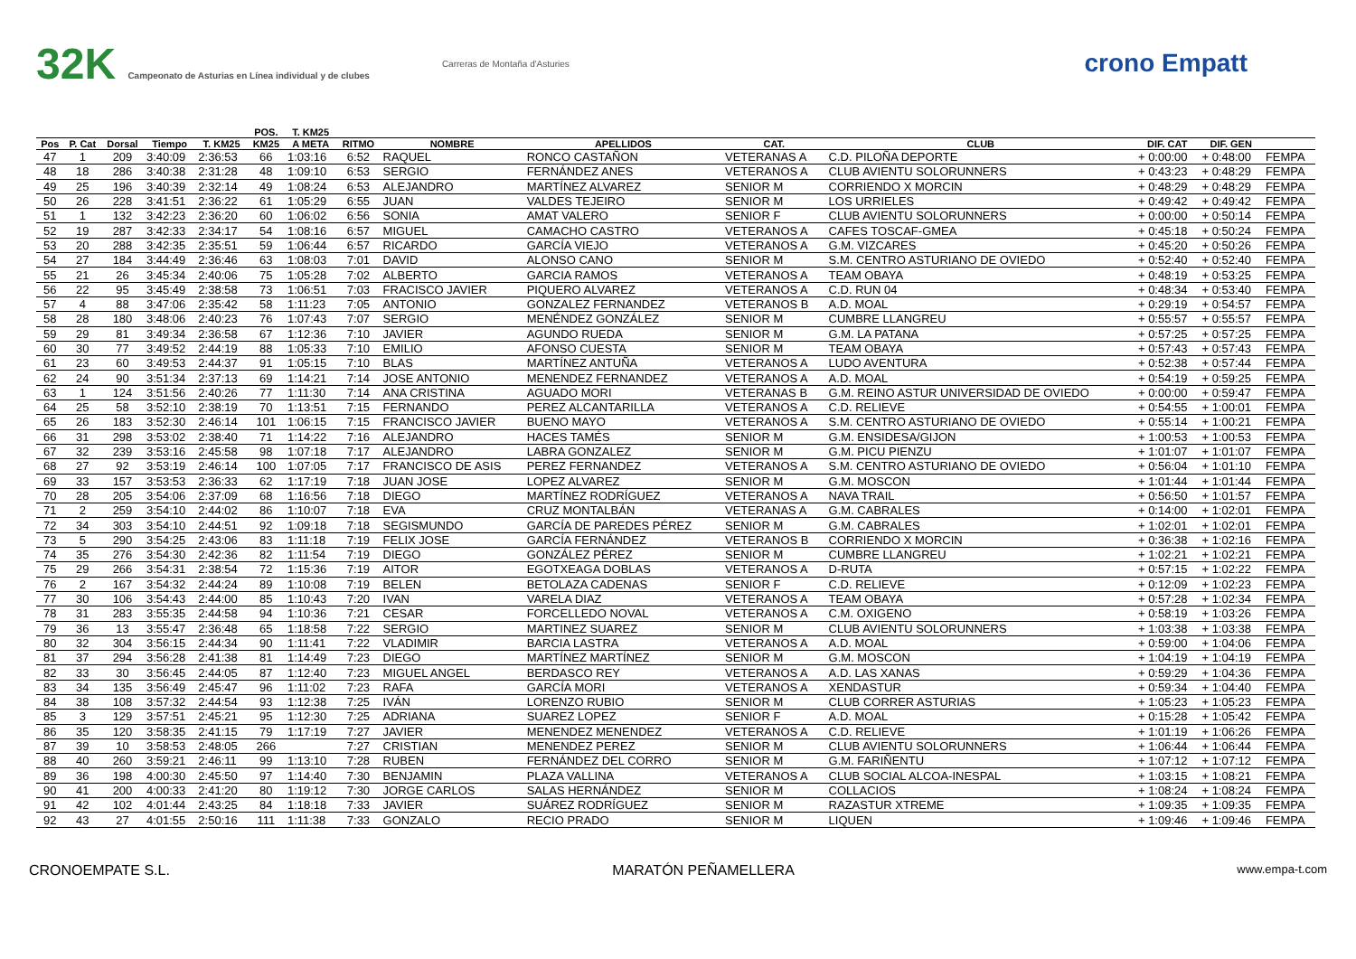32K Campeonato de Asturias en Línea individual y de clubes
Carreras de Montaña d'Asturies
crono Empatt
| | | | | | POS. | T. KM25 | | | | | | | | |
| --- | --- | --- | --- | --- | --- | --- | --- | --- | --- | --- | --- | --- | --- | --- |
| Pos | P. Cat | Dorsal | Tiempo | T. KM25 | KM25 | A META | RITMO | NOMBRE | APELLIDOS | CAT. | CLUB | DIF. CAT | DIF. GEN | |
| 47 | 1 | 209 | 3:40:09 | 2:36:53 | 66 | 1:03:16 | 6:52 | RAQUEL | RONCO CASTAÑON | VETERANAS A | C.D. PILOÑA DEPORTE | + 0:00:00 | + 0:48:00 | FEMPA |
| 48 | 18 | 286 | 3:40:38 | 2:31:28 | 48 | 1:09:10 | 6:53 | SERGIO | FERNÁNDEZ ANES | VETERANOS A | CLUB AVIENTU SOLORUNNERS | + 0:43:23 | + 0:48:29 | FEMPA |
| 49 | 25 | 196 | 3:40:39 | 2:32:14 | 49 | 1:08:24 | 6:53 | ALEJANDRO | MARTÍNEZ ALVAREZ | SENIOR M | CORRIENDO X MORCIN | + 0:48:29 | + 0:48:29 | FEMPA |
| 50 | 26 | 228 | 3:41:51 | 2:36:22 | 61 | 1:05:29 | 6:55 | JUAN | VALDES TEJEIRO | SENIOR M | LOS URRIELES | + 0:49:42 | + 0:49:42 | FEMPA |
| 51 | 1 | 132 | 3:42:23 | 2:36:20 | 60 | 1:06:02 | 6:56 | SONIA | AMAT VALERO | SENIOR F | CLUB AVIENTU SOLORUNNERS | + 0:00:00 | + 0:50:14 | FEMPA |
| 52 | 19 | 287 | 3:42:33 | 2:34:17 | 54 | 1:08:16 | 6:57 | MIGUEL | CAMACHO CASTRO | VETERANOS A | CAFES TOSCAF-GMEA | + 0:45:18 | + 0:50:24 | FEMPA |
| 53 | 20 | 288 | 3:42:35 | 2:35:51 | 59 | 1:06:44 | 6:57 | RICARDO | GARCÍA VIEJO | VETERANOS A | G.M. VIZCARES | + 0:45:20 | + 0:50:26 | FEMPA |
| 54 | 27 | 184 | 3:44:49 | 2:36:46 | 63 | 1:08:03 | 7:01 | DAVID | ALONSO CANO | SENIOR M | S.M. CENTRO ASTURIANO DE OVIEDO | + 0:52:40 | + 0:52:40 | FEMPA |
| 55 | 21 | 26 | 3:45:34 | 2:40:06 | 75 | 1:05:28 | 7:02 | ALBERTO | GARCIA RAMOS | VETERANOS A | TEAM OBAYA | + 0:48:19 | + 0:53:25 | FEMPA |
| 56 | 22 | 95 | 3:45:49 | 2:38:58 | 73 | 1:06:51 | 7:03 | FRACISCO JAVIER | PIQUERO ALVAREZ | VETERANOS A | C.D. RUN 04 | + 0:48:34 | + 0:53:40 | FEMPA |
| 57 | 4 | 88 | 3:47:06 | 2:35:42 | 58 | 1:11:23 | 7:05 | ANTONIO | GONZALEZ FERNANDEZ | VETERANOS B | A.D. MOAL | + 0:29:19 | + 0:54:57 | FEMPA |
| 58 | 28 | 180 | 3:48:06 | 2:40:23 | 76 | 1:07:43 | 7:07 | SERGIO | MENÉNDEZ GONZÁLEZ | SENIOR M | CUMBRE LLANGREU | + 0:55:57 | + 0:55:57 | FEMPA |
| 59 | 29 | 81 | 3:49:34 | 2:36:58 | 67 | 1:12:36 | 7:10 | JAVIER | AGUNDO RUEDA | SENIOR M | G.M. LA PATANA | + 0:57:25 | + 0:57:25 | FEMPA |
| 60 | 30 | 77 | 3:49:52 | 2:44:19 | 88 | 1:05:33 | 7:10 | EMILIO | AFONSO CUESTA | SENIOR M | TEAM OBAYA | + 0:57:43 | + 0:57:43 | FEMPA |
| 61 | 23 | 60 | 3:49:53 | 2:44:37 | 91 | 1:05:15 | 7:10 | BLAS | MARTÍNEZ ANTUÑA | VETERANOS A | LUDO AVENTURA | + 0:52:38 | + 0:57:44 | FEMPA |
| 62 | 24 | 90 | 3:51:34 | 2:37:13 | 69 | 1:14:21 | 7:14 | JOSE ANTONIO | MENENDEZ FERNANDEZ | VETERANOS A | A.D. MOAL | + 0:54:19 | + 0:59:25 | FEMPA |
| 63 | 1 | 124 | 3:51:56 | 2:40:26 | 77 | 1:11:30 | 7:14 | ANA CRISTINA | AGUADO MORI | VETERANAS B | G.M. REINO ASTUR UNIVERSIDAD DE OVIEDO | + 0:00:00 | + 0:59:47 | FEMPA |
| 64 | 25 | 58 | 3:52:10 | 2:38:19 | 70 | 1:13:51 | 7:15 | FERNANDO | PEREZ ALCANTARILLA | VETERANOS A | C.D. RELIEVE | + 0:54:55 | + 1:00:01 | FEMPA |
| 65 | 26 | 183 | 3:52:30 | 2:46:14 | 101 | 1:06:15 | 7:15 | FRANCISCO JAVIER | BUENO MAYO | VETERANOS A | S.M. CENTRO ASTURIANO DE OVIEDO | + 0:55:14 | + 1:00:21 | FEMPA |
| 66 | 31 | 298 | 3:53:02 | 2:38:40 | 71 | 1:14:22 | 7:16 | ALEJANDRO | HACES TAMÉS | SENIOR M | G.M. ENSIDESA/GIJON | + 1:00:53 | + 1:00:53 | FEMPA |
| 67 | 32 | 239 | 3:53:16 | 2:45:58 | 98 | 1:07:18 | 7:17 | ALEJANDRO | LABRA GONZALEZ | SENIOR M | G.M. PICU PIENZU | + 1:01:07 | + 1:01:07 | FEMPA |
| 68 | 27 | 92 | 3:53:19 | 2:46:14 | 100 | 1:07:05 | 7:17 | FRANCISCO DE ASIS | PEREZ FERNANDEZ | VETERANOS A | S.M. CENTRO ASTURIANO DE OVIEDO | + 0:56:04 | + 1:01:10 | FEMPA |
| 69 | 33 | 157 | 3:53:53 | 2:36:33 | 62 | 1:17:19 | 7:18 | JUAN JOSE | LOPEZ ALVAREZ | SENIOR M | G.M. MOSCON | + 1:01:44 | + 1:01:44 | FEMPA |
| 70 | 28 | 205 | 3:54:06 | 2:37:09 | 68 | 1:16:56 | 7:18 | DIEGO | MARTÍNEZ RODRÍGUEZ | VETERANOS A | NAVA TRAIL | + 0:56:50 | + 1:01:57 | FEMPA |
| 71 | 2 | 259 | 3:54:10 | 2:44:02 | 86 | 1:10:07 | 7:18 | EVA | CRUZ MONTALBÁN | VETERANAS A | G.M. CABRALES | + 0:14:00 | + 1:02:01 | FEMPA |
| 72 | 34 | 303 | 3:54:10 | 2:44:51 | 92 | 1:09:18 | 7:18 | SEGISMUNDO | GARCÍA DE PAREDES PÉREZ | SENIOR M | G.M. CABRALES | + 1:02:01 | + 1:02:01 | FEMPA |
| 73 | 5 | 290 | 3:54:25 | 2:43:06 | 83 | 1:11:18 | 7:19 | FELIX JOSE | GARCÍA FERNÁNDEZ | VETERANOS B | CORRIENDO X MORCIN | + 0:36:38 | + 1:02:16 | FEMPA |
| 74 | 35 | 276 | 3:54:30 | 2:42:36 | 82 | 1:11:54 | 7:19 | DIEGO | GONZÁLEZ PÉREZ | SENIOR M | CUMBRE LLANGREU | + 1:02:21 | + 1:02:21 | FEMPA |
| 75 | 29 | 266 | 3:54:31 | 2:38:54 | 72 | 1:15:36 | 7:19 | AITOR | EGOTXEAGA DOBLAS | VETERANOS A | D-RUTA | + 0:57:15 | + 1:02:22 | FEMPA |
| 76 | 2 | 167 | 3:54:32 | 2:44:24 | 89 | 1:10:08 | 7:19 | BELEN | BETOLAZA CADENAS | SENIOR F | C.D. RELIEVE | + 0:12:09 | + 1:02:23 | FEMPA |
| 77 | 30 | 106 | 3:54:43 | 2:44:00 | 85 | 1:10:43 | 7:20 | IVAN | VARELA DIAZ | VETERANOS A | TEAM OBAYA | + 0:57:28 | + 1:02:34 | FEMPA |
| 78 | 31 | 283 | 3:55:35 | 2:44:58 | 94 | 1:10:36 | 7:21 | CESAR | FORCELLEDO NOVAL | VETERANOS A | C.M. OXIGENO | + 0:58:19 | + 1:03:26 | FEMPA |
| 79 | 36 | 13 | 3:55:47 | 2:36:48 | 65 | 1:18:58 | 7:22 | SERGIO | MARTINEZ SUAREZ | SENIOR M | CLUB AVIENTU SOLORUNNERS | + 1:03:38 | + 1:03:38 | FEMPA |
| 80 | 32 | 304 | 3:56:15 | 2:44:34 | 90 | 1:11:41 | 7:22 | VLADIMIR | BARCIA LASTRA | VETERANOS A | A.D. MOAL | + 0:59:00 | + 1:04:06 | FEMPA |
| 81 | 37 | 294 | 3:56:28 | 2:41:38 | 81 | 1:14:49 | 7:23 | DIEGO | MARTÍNEZ MARTÍNEZ | SENIOR M | G.M. MOSCON | + 1:04:19 | + 1:04:19 | FEMPA |
| 82 | 33 | 30 | 3:56:45 | 2:44:05 | 87 | 1:12:40 | 7:23 | MIGUEL ANGEL | BERDASCO REY | VETERANOS A | A.D. LAS XANAS | + 0:59:29 | + 1:04:36 | FEMPA |
| 83 | 34 | 135 | 3:56:49 | 2:45:47 | 96 | 1:11:02 | 7:23 | RAFA | GARCÍA MORI | VETERANOS A | XENDASTUR | + 0:59:34 | + 1:04:40 | FEMPA |
| 84 | 38 | 108 | 3:57:32 | 2:44:54 | 93 | 1:12:38 | 7:25 | IVÁN | LORENZO RUBIO | SENIOR M | CLUB CORRER ASTURIAS | + 1:05:23 | + 1:05:23 | FEMPA |
| 85 | 3 | 129 | 3:57:51 | 2:45:21 | 95 | 1:12:30 | 7:25 | ADRIANA | SUAREZ LOPEZ | SENIOR F | A.D. MOAL | + 0:15:28 | + 1:05:42 | FEMPA |
| 86 | 35 | 120 | 3:58:35 | 2:41:15 | 79 | 1:17:19 | 7:27 | JAVIER | MENENDEZ MENENDEZ | VETERANOS A | C.D. RELIEVE | + 1:01:19 | + 1:06:26 | FEMPA |
| 87 | 39 | 10 | 3:58:53 | 2:48:05 | 266 | | 7:27 | CRISTIAN | MENENDEZ PEREZ | SENIOR M | CLUB AVIENTU SOLORUNNERS | + 1:06:44 | + 1:06:44 | FEMPA |
| 88 | 40 | 260 | 3:59:21 | 2:46:11 | 99 | 1:13:10 | 7:28 | RUBEN | FERNÁNDEZ DEL CORRO | SENIOR M | G.M. FARIÑENTU | + 1:07:12 | + 1:07:12 | FEMPA |
| 89 | 36 | 198 | 4:00:30 | 2:45:50 | 97 | 1:14:40 | 7:30 | BENJAMIN | PLAZA VALLINA | VETERANOS A | CLUB SOCIAL ALCOA-INESPAL | + 1:03:15 | + 1:08:21 | FEMPA |
| 90 | 41 | 200 | 4:00:33 | 2:41:20 | 80 | 1:19:12 | 7:30 | JORGE CARLOS | SALAS HERNÁNDEZ | SENIOR M | COLLACIOS | + 1:08:24 | + 1:08:24 | FEMPA |
| 91 | 42 | 102 | 4:01:44 | 2:43:25 | 84 | 1:18:18 | 7:33 | JAVIER | SUÁREZ RODRÍGUEZ | SENIOR M | RAZASTUR XTREME | + 1:09:35 | + 1:09:35 | FEMPA |
| 92 | 43 | 27 | 4:01:55 | 2:50:16 | 111 | 1:11:38 | 7:33 | GONZALO | RECIO PRADO | SENIOR M | LIQUEN | + 1:09:46 | + 1:09:46 | FEMPA |
CRONOEMPATE S.L. MARATÓN PEÑAMELLERA www.empa-t.com